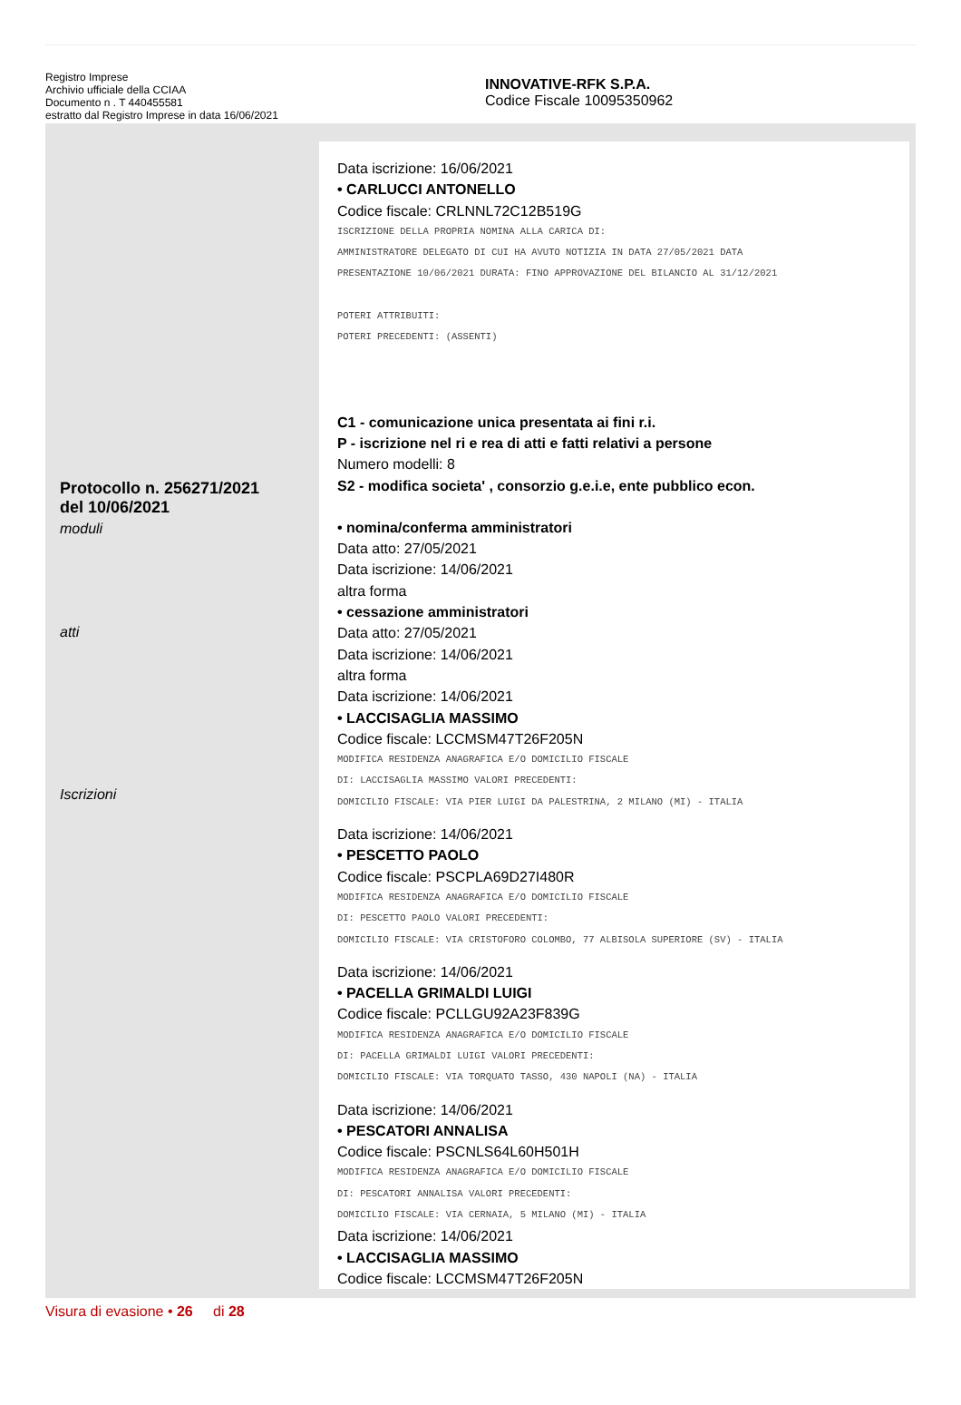Registro Imprese
Archivio ufficiale della CCIAA
Documento n . T 440455581
estratto dal Registro Imprese in data 16/06/2021
INNOVATIVE-RFK S.P.A.
Codice Fiscale 10095350962
Protocollo n. 256271/2021
del 10/06/2021
moduli
atti
Iscrizioni
Data iscrizione: 16/06/2021
• CARLUCCI ANTONELLO
Codice fiscale: CRLNNL72C12B519G
ISCRIZIONE DELLA PROPRIA NOMINA ALLA CARICA DI:
AMMINISTRATORE DELEGATO DI CUI HA AVUTO NOTIZIA IN DATA 27/05/2021 DATA
PRESENTAZIONE 10/06/2021 DURATA: FINO APPROVAZIONE DEL BILANCIO AL 31/12/2021
POTERI ATTRIBUITI:
POTERI PRECEDENTI: (ASSENTI)
C1 - comunicazione unica presentata ai fini r.i.
P - iscrizione nel ri e rea di atti e fatti relativi a persone
Numero modelli: 8
S2 - modifica societa' , consorzio g.e.i.e, ente pubblico econ.
• nomina/conferma amministratori
Data atto: 27/05/2021
Data iscrizione: 14/06/2021
altra forma
• cessazione amministratori
Data atto: 27/05/2021
Data iscrizione: 14/06/2021
altra forma
Data iscrizione: 14/06/2021
• LACCISAGLIA MASSIMO
Codice fiscale: LCCMSM47T26F205N
MODIFICA RESIDENZA ANAGRAFICA E/O DOMICILIO FISCALE
DI: LACCISAGLIA MASSIMO VALORI PRECEDENTI:
DOMICILIO FISCALE: VIA PIER LUIGI DA PALESTRINA, 2 MILANO (MI) - ITALIA
Data iscrizione: 14/06/2021
• PESCETTO PAOLO
Codice fiscale: PSCPLA69D27I480R
MODIFICA RESIDENZA ANAGRAFICA E/O DOMICILIO FISCALE
DI: PESCETTO PAOLO VALORI PRECEDENTI:
DOMICILIO FISCALE: VIA CRISTOFORO COLOMBO, 77 ALBISOLA SUPERIORE (SV) - ITALIA
Data iscrizione: 14/06/2021
• PACELLA GRIMALDI LUIGI
Codice fiscale: PCLLGU92A23F839G
MODIFICA RESIDENZA ANAGRAFICA E/O DOMICILIO FISCALE
DI: PACELLA GRIMALDI LUIGI VALORI PRECEDENTI:
DOMICILIO FISCALE: VIA TORQUATO TASSO, 430 NAPOLI (NA) - ITALIA
Data iscrizione: 14/06/2021
• PESCATORI ANNALISA
Codice fiscale: PSCNLS64L60H501H
MODIFICA RESIDENZA ANAGRAFICA E/O DOMICILIO FISCALE
DI: PESCATORI ANNALISA VALORI PRECEDENTI:
DOMICILIO FISCALE: VIA CERNAIA, 5 MILANO (MI) - ITALIA
Data iscrizione: 14/06/2021
• LACCISAGLIA MASSIMO
Codice fiscale: LCCMSM47T26F205N
Visura di evasione • 26 di 28